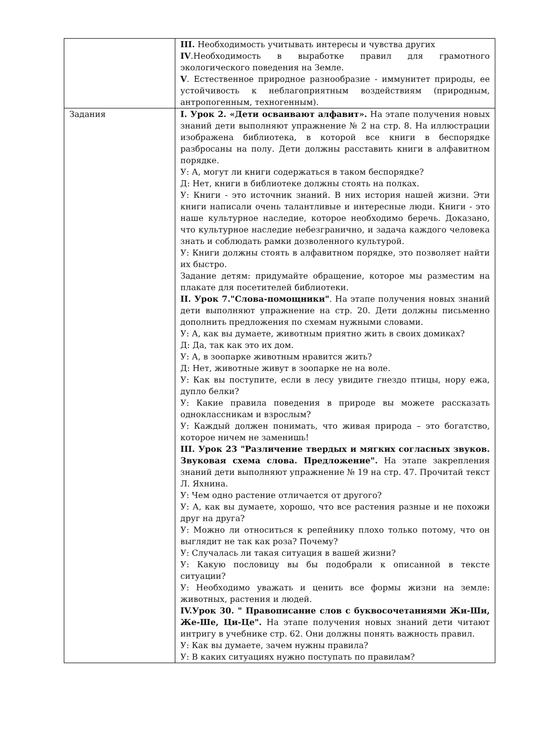| | III. Необходимость учитывать интересы и чувства других IV .Необходимость в выработке правил для грамотного экологического поведения на Земле. V . Естественное природное разнообразие - иммунитет природы, ее устойчивость к неблагоприятным воздействиям (природным, антропогенным, техногенным). |
| Задания | I. Урок 2. «Дети осваивают алфавит». На этапе получения новых знаний дети выполняют упражнение № 2 на стр. 8. На иллюстрации изображена библиотека, в которой все книги в беспорядке разбросаны на полу. Дети должны расставить книги в алфавитном порядке. У: А, могут ли книги содержаться в таком беспорядке? Д: Нет, книги в библиотеке должны стоять на полках. У: Книги - это источник знаний. В них история нашей жизни. Эти книги написали очень талантливые и интересные люди. Книги - это наше культурное наследие, которое необходимо беречь. Доказано, что культурное наследие небезгранично, и задача каждого человека знать и соблюдать рамки дозволенного культурой. У: Книги должны стоять в алфавитном порядке, это позволяет найти их быстро. Задание детям: придумайте обращение, которое мы разместим на плакате для посетителей библиотеки. II. Урок 7."Слова-помощники" . На этапе получения новых знаний дети выполняют упражнение на стр. 20. Дети должны письменно дополнить предложения по схемам нужными словами. У: А, как вы думаете, животным приятно жить в своих домиках? Д: Да, так как это их дом. У: А, в зоопарке животным нравится жить? Д: Нет, животные живут в зоопарке не на воле. У: Как вы поступите, если в лесу увидите гнездо птицы, нору ежа, дупло белки? У: Какие правила поведения в природе вы можете рассказать одноклассникам и взрослым? У: Каждый должен понимать, что живая природа – это богатство, которое ничем не заменишь! III. Урок 23 "Различение твердых и мягких согласных звуков. Звуковая схема слова. Предложение". На этапе закрепления знаний дети выполняют упражнение № 19 на стр. 47. Прочитай текст Л. Яхнина. У: Чем одно растение отличается от другого? У: А, как вы думаете, хорошо, что все растения разные и не похожи друг на друга? У: Можно ли относиться к репейнику плохо только потому, что он выглядит не так как роза? Почему? У: Случалась ли такая ситуация в вашей жизни? У: Какую пословицу вы бы подобрали к описанной в тексте ситуации? У: Необходимо уважать и ценить все формы жизни на земле: животных, растения и людей. IV.Урок 30. " Правописание слов с буквосочетаниями Жи-Ши, Же-Ше, Ци-Це". На этапе получения новых знаний дети читают интригу в учебнике стр. 62. Они должны понять важность правил. У: Как вы думаете, зачем нужны правила? У: В каких ситуациях нужно поступать по правилам? |